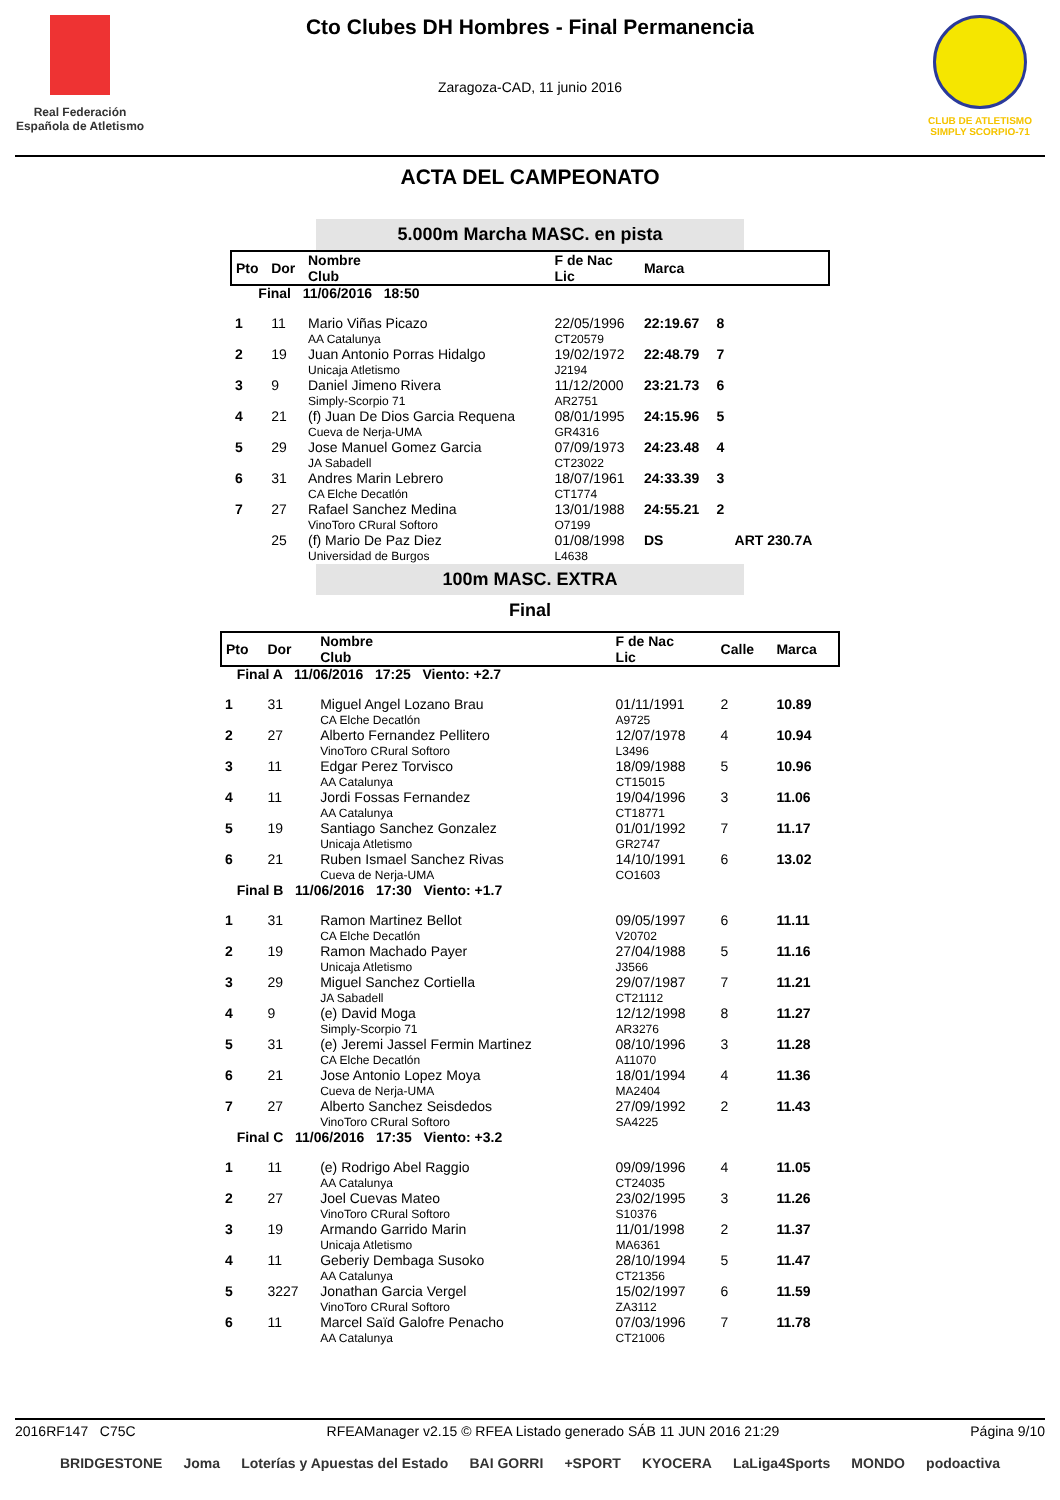Real Federación Española de Atletismo
Cto Clubes DH Hombres - Final Permanencia
Zaragoza-CAD, 11 junio 2016
CLUB DE ATLETISMO
SIMPLY SCORPIO-71
ACTA DEL CAMPEONATO
5.000m Marcha MASC. en pista
| Pto | Dor | Nombre Club | F de Nac Lic | Marca | | |
| --- | --- | --- | --- | --- | --- | --- |
| Final 11/06/2016 18:50 | | | | | | |
| 1 | 11 | Mario Viñas Picazo AA Catalunya | 22/05/1996 CT20579 | 22:19.67 | 8 | |
| 2 | 19 | Juan Antonio Porras Hidalgo Unicaja Atletismo | 19/02/1972 J2194 | 22:48.79 | 7 | |
| 3 | 9 | Daniel Jimeno Rivera Simply-Scorpio 71 | 11/12/2000 AR2751 | 23:21.73 | 6 | |
| 4 | 21 | (f) Juan De Dios Garcia Requena Cueva de Nerja-UMA | 08/01/1995 GR4316 | 24:15.96 | 5 | |
| 5 | 29 | Jose Manuel Gomez Garcia JA Sabadell | 07/09/1973 CT23022 | 24:23.48 | 4 | |
| 6 | 31 | Andres Marin Lebrero CA Elche Decatlón | 18/07/1961 CT1774 | 24:33.39 | 3 | |
| 7 | 27 | Rafael Sanchez Medina VinoToro CRural Softoro | 13/01/1988 O7199 | 24:55.21 | 2 | |
| | 25 | (f) Mario De Paz Diez Universidad de Burgos | 01/08/1998 L4638 | DS | | ART 230.7A |
100m MASC. EXTRA
Final
| Pto | Dor | Nombre Club | F de Nac Lic | Calle | Marca |
| --- | --- | --- | --- | --- | --- |
| Final A 11/06/2016 17:25 Viento: +2.7 | | | | | |
| 1 | 31 | Miguel Angel Lozano Brau CA Elche Decatlón | 01/11/1991 A9725 | 2 | 10.89 |
| 2 | 27 | Alberto Fernandez Pellitero VinoToro CRural Softoro | 12/07/1978 L3496 | 4 | 10.94 |
| 3 | 11 | Edgar Perez Torvisco AA Catalunya | 18/09/1988 CT15015 | 5 | 10.96 |
| 4 | 11 | Jordi Fossas Fernandez AA Catalunya | 19/04/1996 CT18771 | 3 | 11.06 |
| 5 | 19 | Santiago Sanchez Gonzalez Unicaja Atletismo | 01/01/1992 GR2747 | 7 | 11.17 |
| 6 | 21 | Ruben Ismael Sanchez Rivas Cueva de Nerja-UMA | 14/10/1991 CO1603 | 6 | 13.02 |
| Final B 11/06/2016 17:30 Viento: +1.7 | | | | | |
| 1 | 31 | Ramon Martinez Bellot CA Elche Decatlón | 09/05/1997 V20702 | 6 | 11.11 |
| 2 | 19 | Ramon Machado Payer Unicaja Atletismo | 27/04/1988 J3566 | 5 | 11.16 |
| 3 | 29 | Miguel Sanchez Cortiella JA Sabadell | 29/07/1987 CT21112 | 7 | 11.21 |
| 4 | 9 | (e) David Moga Simply-Scorpio 71 | 12/12/1998 AR3276 | 8 | 11.27 |
| 5 | 31 | (e) Jeremi Jassel Fermin Martinez CA Elche Decatlón | 08/10/1996 A11070 | 3 | 11.28 |
| 6 | 21 | Jose Antonio Lopez Moya Cueva de Nerja-UMA | 18/01/1994 MA2404 | 4 | 11.36 |
| 7 | 27 | Alberto Sanchez Seisdedos VinoToro CRural Softoro | 27/09/1992 SA4225 | 2 | 11.43 |
| Final C 11/06/2016 17:35 Viento: +3.2 | | | | | |
| 1 | 11 | (e) Rodrigo Abel Raggio AA Catalunya | 09/09/1996 CT24035 | 4 | 11.05 |
| 2 | 27 | Joel Cuevas Mateo VinoToro CRural Softoro | 23/02/1995 S10376 | 3 | 11.26 |
| 3 | 19 | Armando Garrido Marin Unicaja Atletismo | 11/01/1998 MA6361 | 2 | 11.37 |
| 4 | 11 | Geberiy Dembaga Susoko AA Catalunya | 28/10/1994 CT21356 | 5 | 11.47 |
| 5 | 3227 | Jonathan Garcia Vergel VinoToro CRural Softoro | 15/02/1997 ZA3112 | 6 | 11.59 |
| 6 | 11 | Marcel Saïd Galofre Penacho AA Catalunya | 07/03/1996 CT21006 | 7 | 11.78 |
2016RF147 C75C RFEAManager v2.15 © RFEA Listado generado SÁB 11 JUN 2016 21:29 Página 9/10
BRIDGESTONE Joma Loterías y Apuestas del Estado BAI GORRI +SPORT KYOCERA LaLiga4Sports MONDO podoactiva